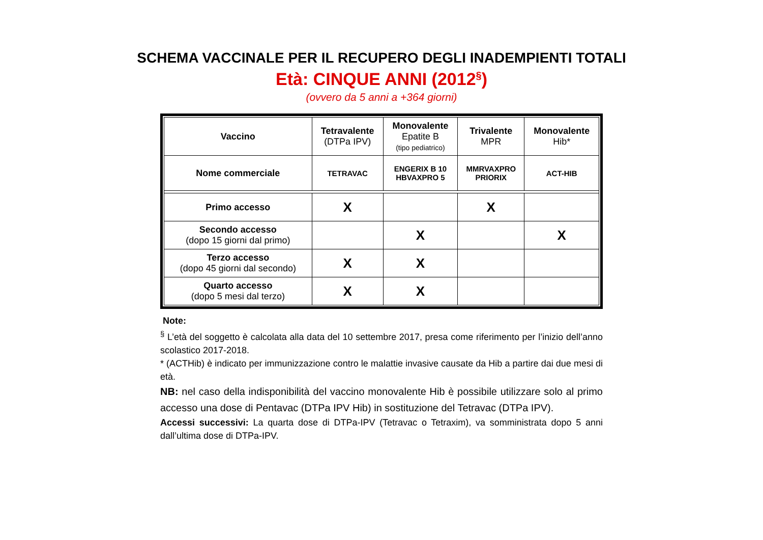SCHEMA VACCINALE PER IL RECUPERO DEGLI INADEMPIENTI TOTALI
Età: CINQUE ANNI (2012<sup>§</sup>)
(ovvero da 5 anni a +364 giorni)
| Vaccino | Tetravalente (DTPa IPV) | Monovalente Epatite B (tipo pediatrico) | Trivalente MPR | Monovalente Hib* |
| --- | --- | --- | --- | --- |
| Nome commerciale | TETRAVAC | ENGERIX B 10 HBVAXPRO 5 | MMRVAXPRO PRIORIX | ACT-HIB |
| Primo accesso | X | | X | |
| Secondo accesso (dopo 15 giorni dal primo) | | X | | X |
| Terzo accesso (dopo 45 giorni dal secondo) | X | X | | |
| Quarto accesso (dopo 5 mesi dal terzo) | X | X | | |
Note:
<sup>§</sup> L’età del soggetto è calcolata alla data del 10 settembre 2017, presa come riferimento per l’inizio dell’anno scolastico 2017-2018.
* (ACTHib) è indicato per immunizzazione contro le malattie invasive causate da Hib a partire dai due mesi di età.
NB: nel caso della indisponibilità del vaccino monovalente Hib è possibile utilizzare solo al primo accesso una dose di Pentavac (DTPa IPV Hib) in sostituzione del Tetravac (DTPa IPV).
Accessi successivi: La quarta dose di DTPa-IPV (Tetravac o Tetraxim), va somministrata dopo 5 anni dall’ultima dose di DTPa-IPV.